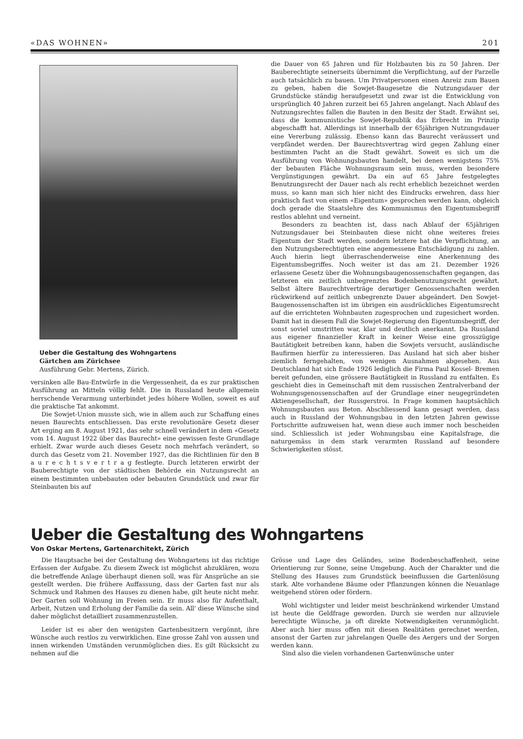«DAS WOHNEN» 201
Ueber die Gestaltung des Wohngartens
Gärtchen am Zürichsee
Ausführung Gebr. Mertens, Zürich.
versinken alle Bau-Entwürfe in die Vergessenheit, da es zur praktischen Ausführung an Mitteln völlig fehlt. Die in Russland heute allgemein herrschende Verarmung unterbindet jedes höhere Wollen, soweit es auf die praktische Tat ankommt.
Die Sowjet-Union musste sich, wie in allem auch zur Schaffung eines neuen Baurechts entschliessen. Das erste revolutionäre Gesetz dieser Art erging am 8. August 1921, das sehr schnell verändert in dem «Gesetz vom 14. August 1922 über das Baurecht» eine gewissen feste Grundlage erhielt. Zwar wurde auch dieses Gesetz noch mehrfach verändert, so durch das Gesetz vom 21. November 1927, das die Richtlinien für den B a u r e c h t s v e r t r a g festlegte. Durch letzteren erwirbt der Bauberechtigte von der städtischen Behörde ein Nutzungsrecht an einem bestimmten unbebauten oder bebauten Grundstück und zwar für Steinbauten bis auf
die Dauer von 65 Jahren und für Holzbauten bis zu 50 Jahren. Der Bauberechtigte seinerseits übernimmt die Verpflichtung, auf der Parzelle auch tatsächlich zu bauen. Um Privatpersonen einen Anreiz zum Bauen zu geben, haben die Sowjet-Baugesetze die Nutzungsdauer der Grundstücke ständig heraufgesetzt und zwar ist die Entwicklung von ursprünglich 40 Jahren zurzeit bei 65 Jahren angelangt. Nach Ablauf des Nutzungsrechtes fallen die Bauten in den Besitz der Stadt. Erwähnt sei, dass die kommunistische Sowjet-Republik das Erbrecht im Prinzip abgeschafft hat. Allerdings ist innerhalb der 65jährigen Nutzungsdauer eine Vererbung zulässig. Ebenso kann das Baurecht veräussert und verpfändet werden. Der Baurechtsvertrag wird gegen Zahlung einer bestimmten Pacht an die Stadt gewährt. Soweit es sich um die Ausführung von Wohnungsbauten handelt, bei denen wenigstens 75% der bebauten Fläche Wohnungsraum sein muss, werden besondere Vergünstigungen gewährt. Da ein auf 65 Jahre festgelegtes Benutzungsrecht der Dauer nach als recht erheblich bezeichnet werden muss, so kann man sich hier nicht des Eindrucks erwehren, dass hier praktisch fast von einem «Eigentum» gesprochen werden kann, obgleich doch gerade die Staatslehre des Kommunismus den Eigentumsbegriff restlos ablehnt und verneint.
Besonders zu beachten ist, dass nach Ablauf der 65jährigen Nutzungsdauer bei Steinbauten diese nicht ohne weiteres freies Eigentum der Stadt werden, sondern letztere hat die Verpflichtung, an den Nutzungsberechtigten eine angemessene Entschädigung zu zahlen. Auch hierin liegt überraschenderweise eine Anerkennung des Eigentumsbegriffes. Noch weiter ist das am 21. Dezember 1926 erlassene Gesetz über die Wohnungsbaugenossenschaften gegangen, das letzteren ein zeitlich unbegrenztes Bodenbenutzungsrecht gewährt. Selbst ältere Baurechtverträge derartiger Genossenschaften werden rückwirkend auf zeitlich unbegrenzte Dauer abgeändert. Den Sowjet-Baugenossenschaften ist im übrigen ein ausdrückliches Eigentumsrecht auf die errichteten Wohnbauten zugesprochen und zugesichert worden. Damit hat in diesem Fall die Sowjet-Regierung den Eigentumsbegriff, der sonst soviel umstritten war, klar und deutlich anerkannt. Da Russland aus eigener finanzieller Kraft in keiner Weise eine grosszügige Bautätigkeit betreiben kann, haben die Sowjets versucht, ausländische Baufirmen hierfür zu interessieren. Das Ausland hat sich aber bisher ziemlich ferngehalten, von wenigen Ausnahmen abgesehen. Aus Deutschland hat sich Ende 1926 lediglich die Firma Paul Kossel- Bremen bereit gefunden, eine grössere Bautätigkeit in Russland zu entfalten. Es geschieht dies in Gemeinschaft mit dem russischen Zentralverband der Wohnungsgenossenschaften auf der Grundlage einer neugegründeten Aktiengesellschaft, der Russgerstroi. In Frage kommen hauptsächlich Wohnungsbauten aus Beton. Abschliessend kann gesagt werden, dass auch in Russland der Wohnungsbau in den letzten Jahren gewisse Fortschritte aufzuweisen hat, wenn diese auch immer noch bescheiden sind. Schliesslich ist jeder Wohnungsbau eine Kapitalsfrage, die naturgemäss in dem stark verarmten Russland auf besondere Schwierigkeiten stösst.
Ueber die Gestaltung des Wohngartens
Von Oskar Mertens, Gartenarchitekt, Zürich
Die Hauptsache bei der Gestaltung des Wohngartens ist das richtige Erfassen der Aufgabe. Zu diesem Zweck ist möglichst abzuklären, wozu die betreffende Anlage überhaupt dienen soll, was für Ansprüche an sie gestellt werden. Die frühere Auffassung, dass der Garten fast nur als Schmuck und Rahmen des Hauses zu dienen habe, gilt heute nicht mehr. Der Garten soll Wohnung im Freien sein. Er muss also für Aufenthalt, Arbeit, Nutzen und Erholung der Familie da sein. All' diese Wünsche sind daher möglichst detailliert zusammenzustellen.
Leider ist es aber den wenigsten Gartenbesitzern vergönnt, ihre Wünsche auch restlos zu verwirklichen. Eine grosse Zahl von aussen und innen wirkenden Umständen verunmöglichen dies. Es gilt Rücksicht zu nehmen auf die
Grösse und Lage des Geländes, seine Bodenbeschaffenheit, seine Orientierung zur Sonne, seine Umgebung. Auch der Charakter und die Stellung des Hauses zum Grundstück beeinflussen die Gartenlösung stark. Alte vorhandene Bäume oder Pflanzungen können die Neuanlage weitgehend stören oder fördern.
Wohl wichtigster und leider meist beschränkend wirkender Umstand ist heute die Geldfrage geworden. Durch sie werden nur allzuviele berechtigte Wünsche, ja oft direkte Notwendigkeiten verunmöglicht. Aber auch hier muss offen mit diesen Realitäten gerechnet werden, ansonst der Garten zur jahrelangen Quelle des Aergers und der Sorgen werden kann.
Sind also die vielen vorhandenen Gartenwünsche unter